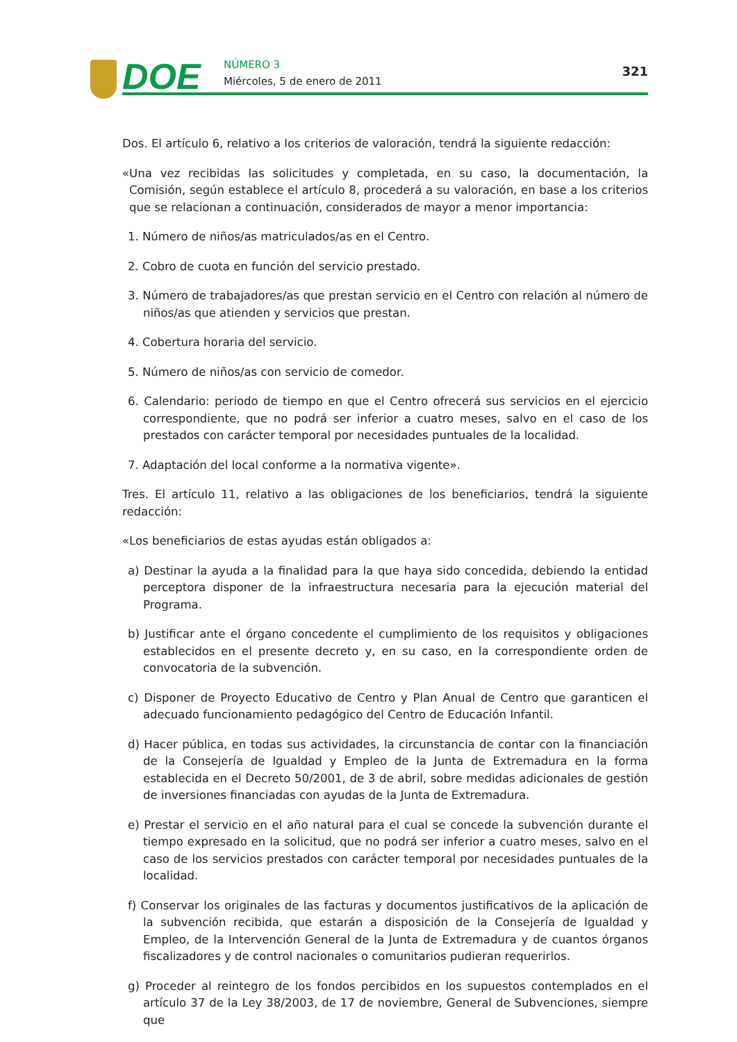DOE NÚMERO 3
Miércoles, 5 de enero de 2011
321
Dos. El artículo 6, relativo a los criterios de valoración, tendrá la siguiente redacción:
«Una vez recibidas las solicitudes y completada, en su caso, la documentación, la Comisión, según establece el artículo 8, procederá a su valoración, en base a los criterios que se relacionan a continuación, considerados de mayor a menor importancia:
1. Número de niños/as matriculados/as en el Centro.
2. Cobro de cuota en función del servicio prestado.
3. Número de trabajadores/as que prestan servicio en el Centro con relación al número de niños/as que atienden y servicios que prestan.
4. Cobertura horaria del servicio.
5. Número de niños/as con servicio de comedor.
6. Calendario: periodo de tiempo en que el Centro ofrecerá sus servicios en el ejercicio correspondiente, que no podrá ser inferior a cuatro meses, salvo en el caso de los prestados con carácter temporal por necesidades puntuales de la localidad.
7. Adaptación del local conforme a la normativa vigente».
Tres. El artículo 11, relativo a las obligaciones de los beneficiarios, tendrá la siguiente redacción:
«Los beneficiarios de estas ayudas están obligados a:
a) Destinar la ayuda a la finalidad para la que haya sido concedida, debiendo la entidad perceptora disponer de la infraestructura necesaria para la ejecución material del Programa.
b) Justificar ante el órgano concedente el cumplimiento de los requisitos y obligaciones establecidos en el presente decreto y, en su caso, en la correspondiente orden de convocatoria de la subvención.
c) Disponer de Proyecto Educativo de Centro y Plan Anual de Centro que garanticen el adecuado funcionamiento pedagógico del Centro de Educación Infantil.
d) Hacer pública, en todas sus actividades, la circunstancia de contar con la financiación de la Consejería de Igualdad y Empleo de la Junta de Extremadura en la forma establecida en el Decreto 50/2001, de 3 de abril, sobre medidas adicionales de gestión de inversiones financiadas con ayudas de la Junta de Extremadura.
e) Prestar el servicio en el año natural para el cual se concede la subvención durante el tiempo expresado en la solicitud, que no podrá ser inferior a cuatro meses, salvo en el caso de los servicios prestados con carácter temporal por necesidades puntuales de la localidad.
f) Conservar los originales de las facturas y documentos justificativos de la aplicación de la subvención recibida, que estarán a disposición de la Consejería de Igualdad y Empleo, de la Intervención General de la Junta de Extremadura y de cuantos órganos fiscalizadores y de control nacionales o comunitarios pudieran requerirlos.
g) Proceder al reintegro de los fondos percibidos en los supuestos contemplados en el artículo 37 de la Ley 38/2003, de 17 de noviembre, General de Subvenciones, siempre que